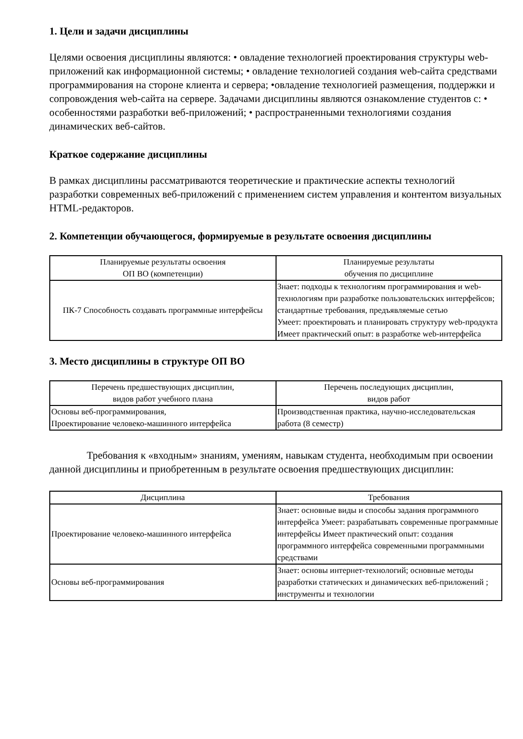1. Цели и задачи дисциплины
Целями освоения дисциплины являются: • овладение технологией проектирования структуры web-приложений как информационной системы; • овладение технологией создания web-сайта средствами программирования на стороне клиента и сервера; •овладение технологией размещения, поддержки и сопровождения web-сайта на сервере. Задачами дисциплины являются ознакомление студентов с: • особенностями разработки веб-приложений; • распространенными технологиями создания динамических веб-сайтов.
Краткое содержание дисциплины
В рамках дисциплины рассматриваются теоретические и практические аспекты технологий разработки современных веб-приложений с применением систем управления и контентом визуальных HTML-редакторов.
2. Компетенции обучающегося, формируемые в результате освоения дисциплины
| Планируемые результаты освоения ОП ВО (компетенции) | Планируемые результаты обучения по дисциплине |
| --- | --- |
| ПК-7 Способность создавать программные интерфейсы | Знает: подходы к технологиям программирования и web-технологиям при разработке пользовательских интерфейсов; стандартные требования, предъявляемые сетью Умеет: проектировать и планировать структуру web-продукта Имеет практический опыт: в разработке web-интерфейса |
3. Место дисциплины в структуре ОП ВО
| Перечень предшествующих дисциплин, видов работ учебного плана | Перечень последующих дисциплин, видов работ |
| --- | --- |
| Основы веб-программирования, Проектирование человеко-машинного интерфейса | Производственная практика, научно-исследовательская работа (8 семестр) |
Требования к «входным» знаниям, умениям, навыкам студента, необходимым при освоении данной дисциплины и приобретенным в результате освоения предшествующих дисциплин:
| Дисциплина | Требования |
| --- | --- |
| Проектирование человеко-машинного интерфейса | Знает: основные виды и способы задания программного интерфейса Умеет: разрабатывать современные программные интерфейсы Имеет практический опыт: создания программного интерфейса современными программными средствами |
| Основы веб-программирования | Знает: основы интернет-технологий; основные методы разработки статических и динамических веб-приложений ; инструменты и технологии |